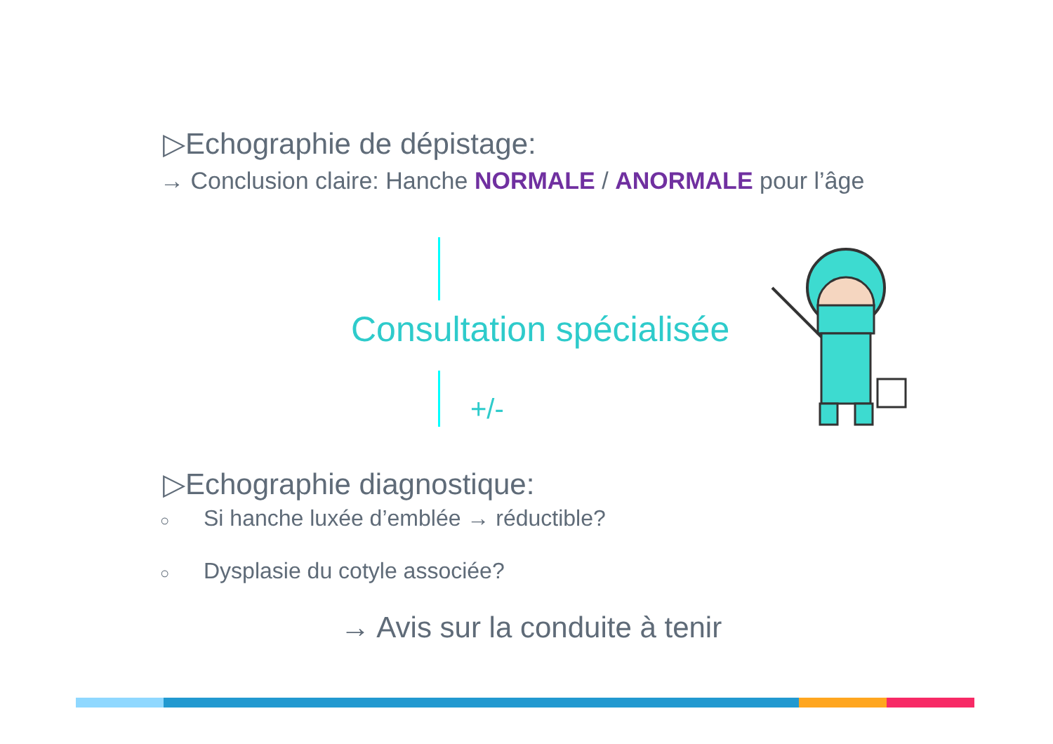▷Echographie de dépistage:
→ Conclusion claire: Hanche NORMALE / ANORMALE pour l’âge
Consultation spécialisée
+/-
▷Echographie diagnostique:
○ Si hanche luxée d’emblée → réductible?
○ Dysplasie du cotyle associée?
→ Avis sur la conduite à tenir